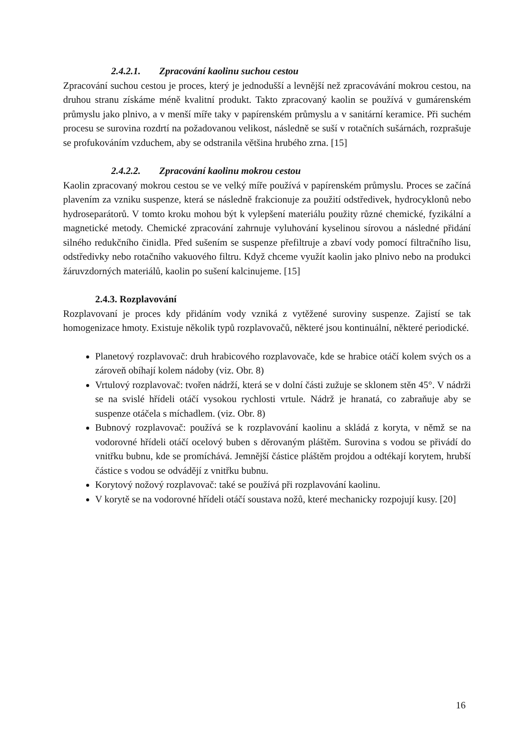2.4.2.1. Zpracování kaolinu suchou cestou
Zpracování suchou cestou je proces, který je jednodušší a levnější než zpracovávání mokrou cestou, na druhou stranu získáme méně kvalitní produkt. Takto zpracovaný kaolin se používá v gumárenském průmyslu jako plnivo, a v menší míře taky v papírenském průmyslu a v sanitární keramice. Při suchém procesu se surovina rozdrtí na požadovanou velikost, následně se suší v rotačních sušárnách, rozprašuje se profukováním vzduchem, aby se odstranila většina hrubého zrna. [15]
2.4.2.2. Zpracování kaolinu mokrou cestou
Kaolin zpracovaný mokrou cestou se ve velký míře používá v papírenském průmyslu. Proces se začíná plavením za vzniku suspenze, která se následně frakcionuje za použití odstředivek, hydrocyklonů nebo hydroseparátorů. V tomto kroku mohou být k vylepšení materiálu použity různé chemické, fyzikální a magnetické metody. Chemické zpracování zahrnuje vyluhování kyselinou sírovou a následné přidání silného redukčního činidla. Před sušením se suspenze přefiltruje a zbaví vody pomocí filtračního lisu, odstředivky nebo rotačního vakuového filtru. Když chceme využít kaolin jako plnivo nebo na produkci žáruvzdorných materiálů, kaolin po sušení kalcinujeme. [15]
2.4.3. Rozplavování
Rozplavovaní je proces kdy přidáním vody vzniká z vytěžené suroviny suspenze. Zajistí se tak homogenizace hmoty. Existuje několik typů rozplavovačů, některé jsou kontinuální, některé periodické.
Planetový rozplavovač: druh hrabicového rozplavovače, kde se hrabice otáčí kolem svých os a zároveň obíhají kolem nádoby (viz. Obr. 8)
Vrtulový rozplavovač: tvořen nádrží, která se v dolní části zužuje se sklonem stěn 45°. V nádrži se na svislé hřídeli otáčí vysokou rychlosti vrtule. Nádrž je hranatá, co zabraňuje aby se suspenze otáčela s míchadlem. (viz. Obr. 8)
Bubnový rozplavovač: používá se k rozplavování kaolinu a skládá z koryta, v němž se na vodorovné hřídeli otáčí ocelový buben s děrovaným pláštěm. Surovina s vodou se přivádí do vnitřku bubnu, kde se promíchává. Jemnější částice pláštěm projdou a odtékají korytem, hrubší částice s vodou se odvádějí z vnitřku bubnu.
Korytový nožový rozplavovač: také se používá při rozplavování kaolinu.
V korytě se na vodorovné hřídeli otáčí soustava nožů, které mechanicky rozpojují kusy. [20]
16